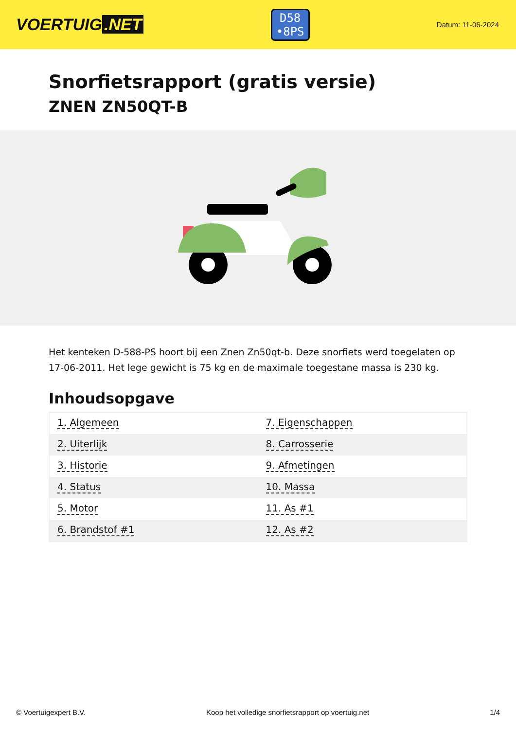VOERTUIG.NET
D58
•8PS
Datum: 11-06-2024
Snorfietsrapport (gratis versie)
ZNEN ZN50QT-B
Het kenteken D-588-PS hoort bij een Znen Zn50qt-b. Deze snorfiets werd toegelaten op 17-06-2011. Het lege gewicht is 75 kg en de maximale toegestane massa is 230 kg.
Inhoudsopgave
| 1. Algemeen | 7. Eigenschappen |
| 2. Uiterlijk | 8. Carrosserie |
| 3. Historie | 9. Afmetingen |
| 4. Status | 10. Massa |
| 5. Motor | 11. As #1 |
| 6. Brandstof #1 | 12. As #2 |
© Voertuigexpert B.V. Koop het volledige snorfietsrapport op voertuig.net 1/4